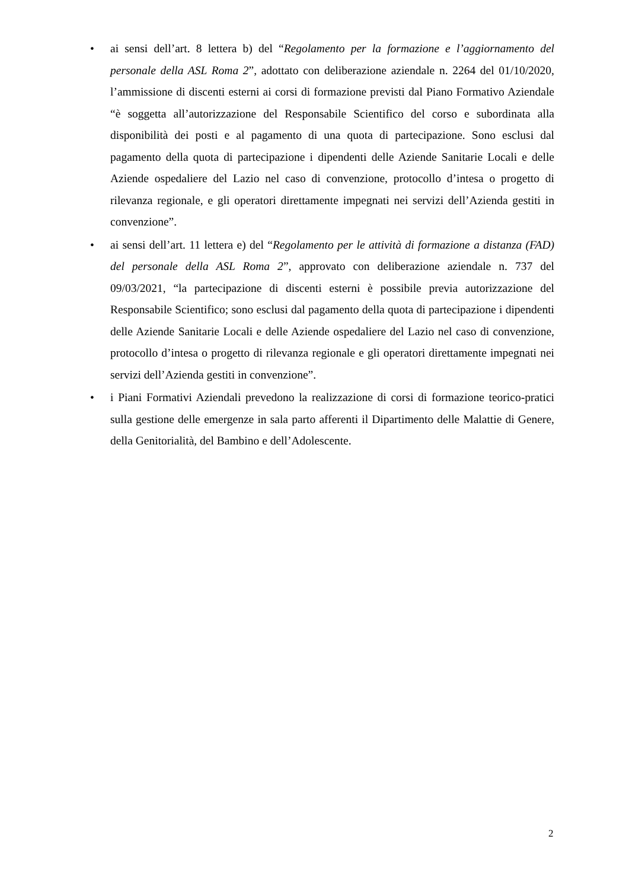• ai sensi dell’art. 8 lettera b) del “Regolamento per la formazione e l’aggiornamento del personale della ASL Roma 2”, adottato con deliberazione aziendale n. 2264 del 01/10/2020, l’ammissione di discenti esterni ai corsi di formazione previsti dal Piano Formativo Aziendale “è soggetta all’autorizzazione del Responsabile Scientifico del corso e subordinata alla disponibilità dei posti e al pagamento di una quota di partecipazione. Sono esclusi dal pagamento della quota di partecipazione i dipendenti delle Aziende Sanitarie Locali e delle Aziende ospedaliere del Lazio nel caso di convenzione, protocollo d’intesa o progetto di rilevanza regionale, e gli operatori direttamente impegnati nei servizi dell’Azienda gestiti in convenzione”.
• ai sensi dell’art. 11 lettera e) del “Regolamento per le attività di formazione a distanza (FAD) del personale della ASL Roma 2”, approvato con deliberazione aziendale n. 737 del 09/03/2021, “la partecipazione di discenti esterni è possibile previa autorizzazione del Responsabile Scientifico; sono esclusi dal pagamento della quota di partecipazione i dipendenti delle Aziende Sanitarie Locali e delle Aziende ospedaliere del Lazio nel caso di convenzione, protocollo d’intesa o progetto di rilevanza regionale e gli operatori direttamente impegnati nei servizi dell’Azienda gestiti in convenzione”.
• i Piani Formativi Aziendali prevedono la realizzazione di corsi di formazione teorico-pratici sulla gestione delle emergenze in sala parto afferenti il Dipartimento delle Malattie di Genere, della Genitorialità, del Bambino e dell’Adolescente.
2